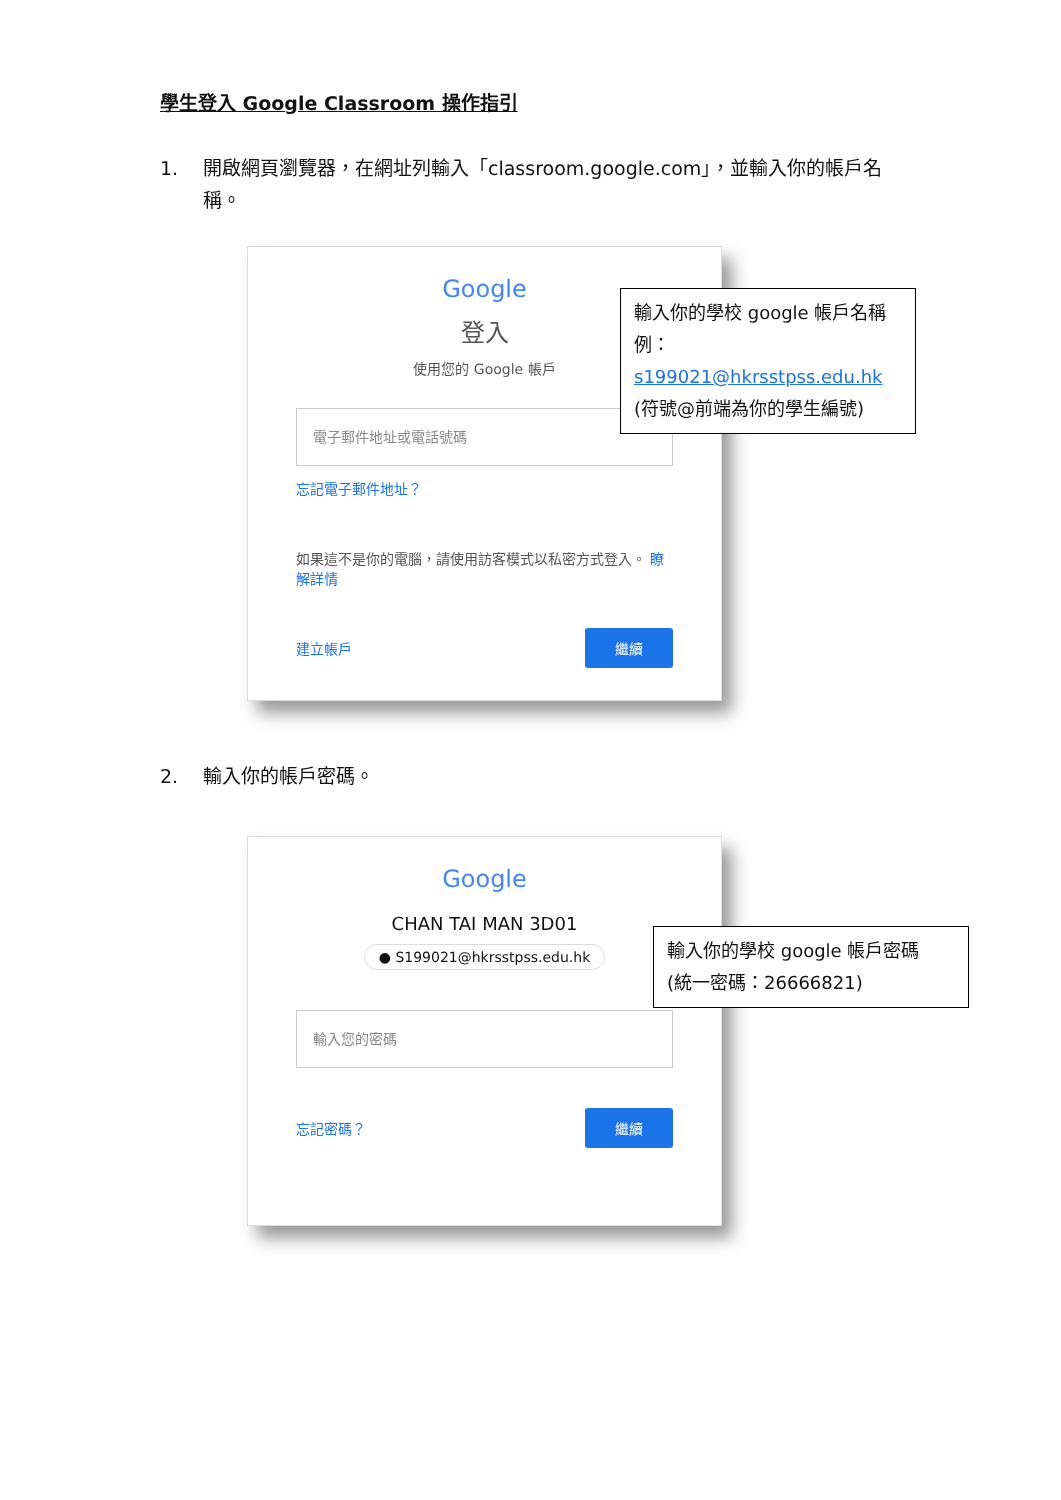學生登入 Google Classroom 操作指引
1. 開啟網頁瀏覽器，在網址列輸入「classroom.google.com」，並輸入你的帳戶名稱。
Google
登入
使用您的 Google 帳戶
電子郵件地址或電話號碼
忘記電子郵件地址？
如果這不是你的電腦，請使用訪客模式以私密方式登入。 瞭解詳情
建立帳戶 繼續
輸入你的學校 google 帳戶名稱
例：s199021@hkrsstpss.edu.hk
(符號@前端為你的學生編號)
2. 輸入你的帳戶密碼。
Google
CHAN TAI MAN 3D01
● S199021@hkrsstpss.edu.hk
輸入您的密碼
忘記密碼？ 繼續
輸入你的學校 google 帳戶密碼
(統一密碼：26666821)